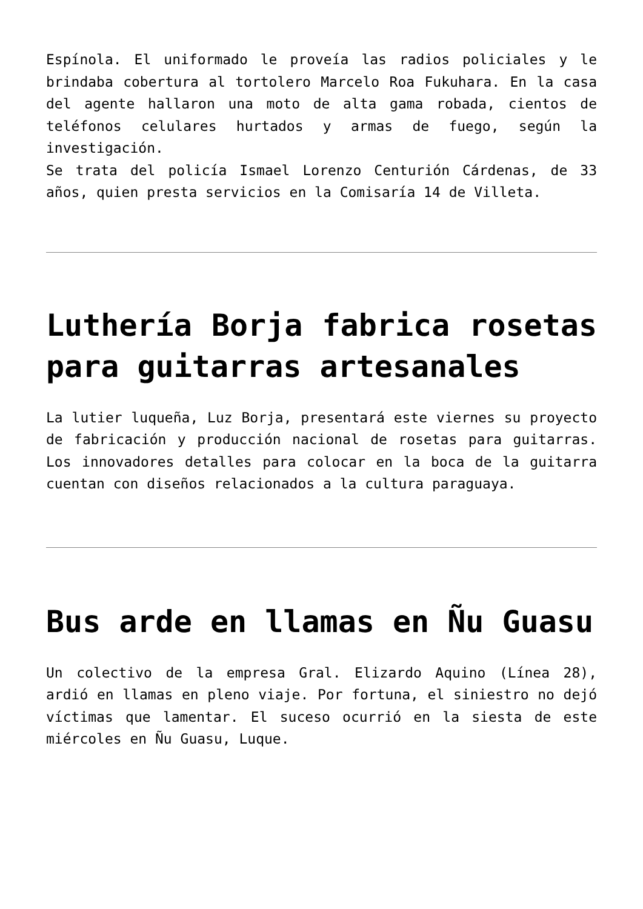Espínola. El uniformado le proveía las radios policiales y le brindaba cobertura al tortolero Marcelo Roa Fukuhara. En la casa del agente hallaron una moto de alta gama robada, cientos de teléfonos celulares hurtados y armas de fuego, según la investigación.
Se trata del policía Ismael Lorenzo Centurión Cárdenas, de 33 años, quien presta servicios en la Comisaría 14 de Villeta.
Luthería Borja fabrica rosetas para guitarras artesanales
La lutier luqueña, Luz Borja, presentará este viernes su proyecto de fabricación y producción nacional de rosetas para guitarras. Los innovadores detalles para colocar en la boca de la guitarra cuentan con diseños relacionados a la cultura paraguaya.
Bus arde en llamas en Ñu Guasu
Un colectivo de la empresa Gral. Elizardo Aquino (Línea 28), ardió en llamas en pleno viaje. Por fortuna, el siniestro no dejó víctimas que lamentar. El suceso ocurrió en la siesta de este miércoles en Ñu Guasu, Luque.